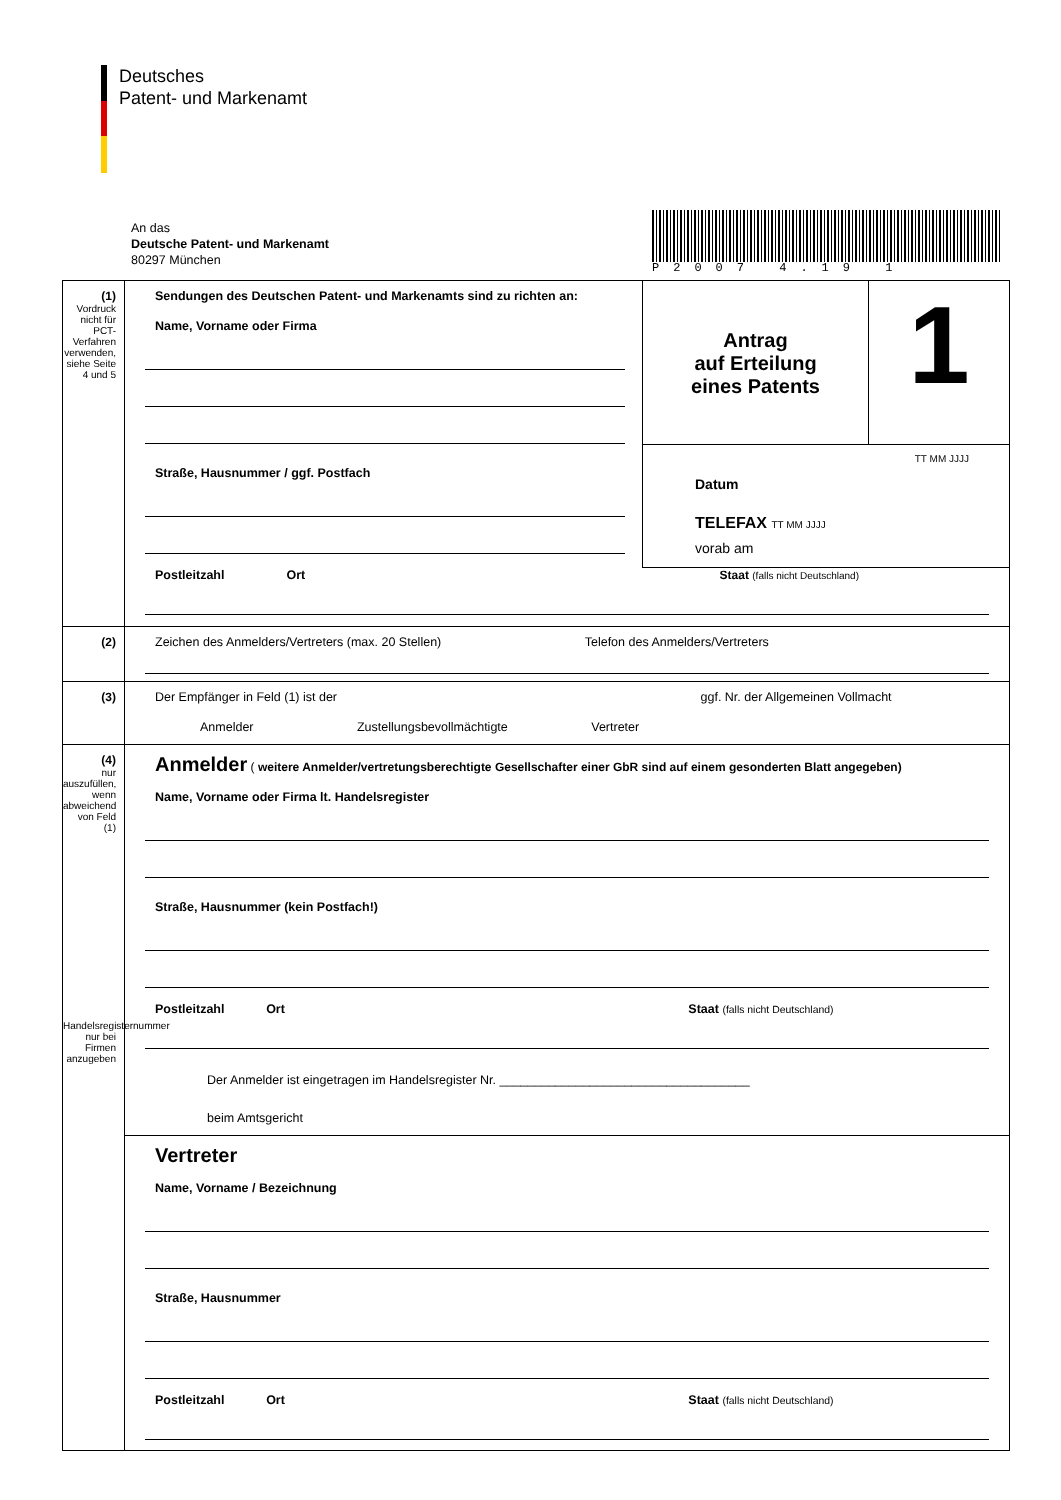Deutsches
Patent- und Markenamt
An das
Deutsche Patent- und Markenamt
80297 München
P2007 4.19 1
(1)
Vordruck nicht für PCT-Verfahren verwenden, siehe Seite 4 und 5
Antrag
auf Erteilung
eines Patents
1
TT MM JJJJ
Datum
TELEFAX TT MM JJJJ
vorab am
Sendungen des Deutschen Patent- und Markenamts sind zu richten an:
Name, Vorname oder Firma
Straße, Hausnummer / ggf. Postfach
Postleitzahl Ort Staat (falls nicht Deutschland)
(2)
Zeichen des Anmelders/Vertreters (max. 20 Stellen) Telefon des Anmelders/Vertreters
(3) Der Empfänger in Feld (1) ist der ggf. Nr. der Allgemeinen Vollmacht
Anmelder Zustellungsbevollmächtigte Vertreter
(4)
nur auszufüllen, wenn abweichend von Feld (1)
Handelsregisternummer nur bei Firmen anzugeben
Anmelder ( weitere Anmelder/vertretungsberechtigte Gesellschafter einer GbR sind auf einem gesonderten Blatt angegeben)
Name, Vorname oder Firma lt. Handelsregister
Straße, Hausnummer (kein Postfach!)
Postleitzahl Ort Staat (falls nicht Deutschland)
Der Anmelder ist eingetragen im Handelsregister Nr. ____________________________________
beim Amtsgericht
Vertreter
Name, Vorname / Bezeichnung
Straße, Hausnummer
Postleitzahl Ort Staat (falls nicht Deutschland)